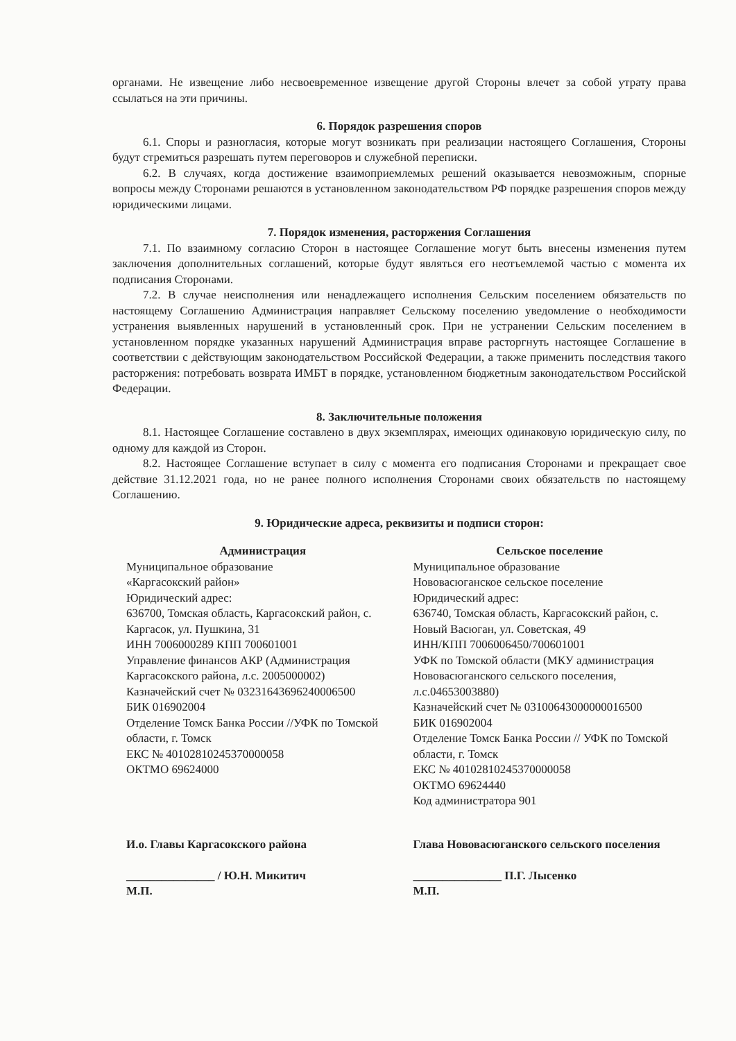органами. Не извещение либо несвоевременное извещение другой Стороны влечет за собой утрату права ссылаться на эти причины.
6. Порядок разрешения споров
6.1. Споры и разногласия, которые могут возникать при реализации настоящего Соглашения, Стороны будут стремиться разрешать путем переговоров и служебной переписки.
6.2. В случаях, когда достижение взаимоприемлемых решений оказывается невозможным, спорные вопросы между Сторонами решаются в установленном законодательством РФ порядке разрешения споров между юридическими лицами.
7. Порядок изменения, расторжения Соглашения
7.1. По взаимному согласию Сторон в настоящее Соглашение могут быть внесены изменения путем заключения дополнительных соглашений, которые будут являться его неотъемлемой частью с момента их подписания Сторонами.
7.2. В случае неисполнения или ненадлежащего исполнения Сельским поселением обязательств по настоящему Соглашению Администрация направляет Сельскому поселению уведомление о необходимости устранения выявленных нарушений в установленный срок. При не устранении Сельским поселением в установленном порядке указанных нарушений Администрация вправе расторгнуть настоящее Соглашение в соответствии с действующим законодательством Российской Федерации, а также применить последствия такого расторжения: потребовать возврата ИМБТ в порядке, установленном бюджетным законодательством Российской Федерации.
8. Заключительные положения
8.1. Настоящее Соглашение составлено в двух экземплярах, имеющих одинаковую юридическую силу, по одному для каждой из Сторон.
8.2. Настоящее Соглашение вступает в силу с момента его подписания Сторонами и прекращает свое действие 31.12.2021 года, но не ранее полного исполнения Сторонами своих обязательств по настоящему Соглашению.
9. Юридические адреса, реквизиты и подписи сторон:
Администрация
Муниципальное образование
«Каргасокский район»
Юридический адрес:
636700, Томская область, Каргасокский район, с. Каргасок, ул. Пушкина, 31
ИНН 7006000289 КПП 700601001
Управление финансов АКР (Администрация Каргасокского района, л.с. 2005000002)
Казначейский счет № 03231643696240006500
БИК 016902004
Отделение Томск Банка России //УФК по Томской области, г. Томск
ЕКС № 40102810245370000058
ОКТМО 69624000
Сельское поселение
Муниципальное образование
Нововасюганское сельское поселение
Юридический адрес:
636740, Томская область, Каргасокский район, с. Новый Васюган, ул. Советская, 49
ИНН/КПП 7006006450/700601001
УФК по Томской области (МКУ администрация Нововасюганского сельского поселения, л.с.04653003880)
Казначейский счет № 03100643000000016500
БИК 016902004
Отделение Томск Банка России // УФК по Томской области, г. Томск
ЕКС № 40102810245370000058
ОКТМО 69624440
Код администратора 901
И.о. Главы Каргасокского района
_______________ / Ю.Н. Микитич
М.П.
Глава Нововасюганского сельского поселения
_______________ П.Г. Лысенко
М.П.